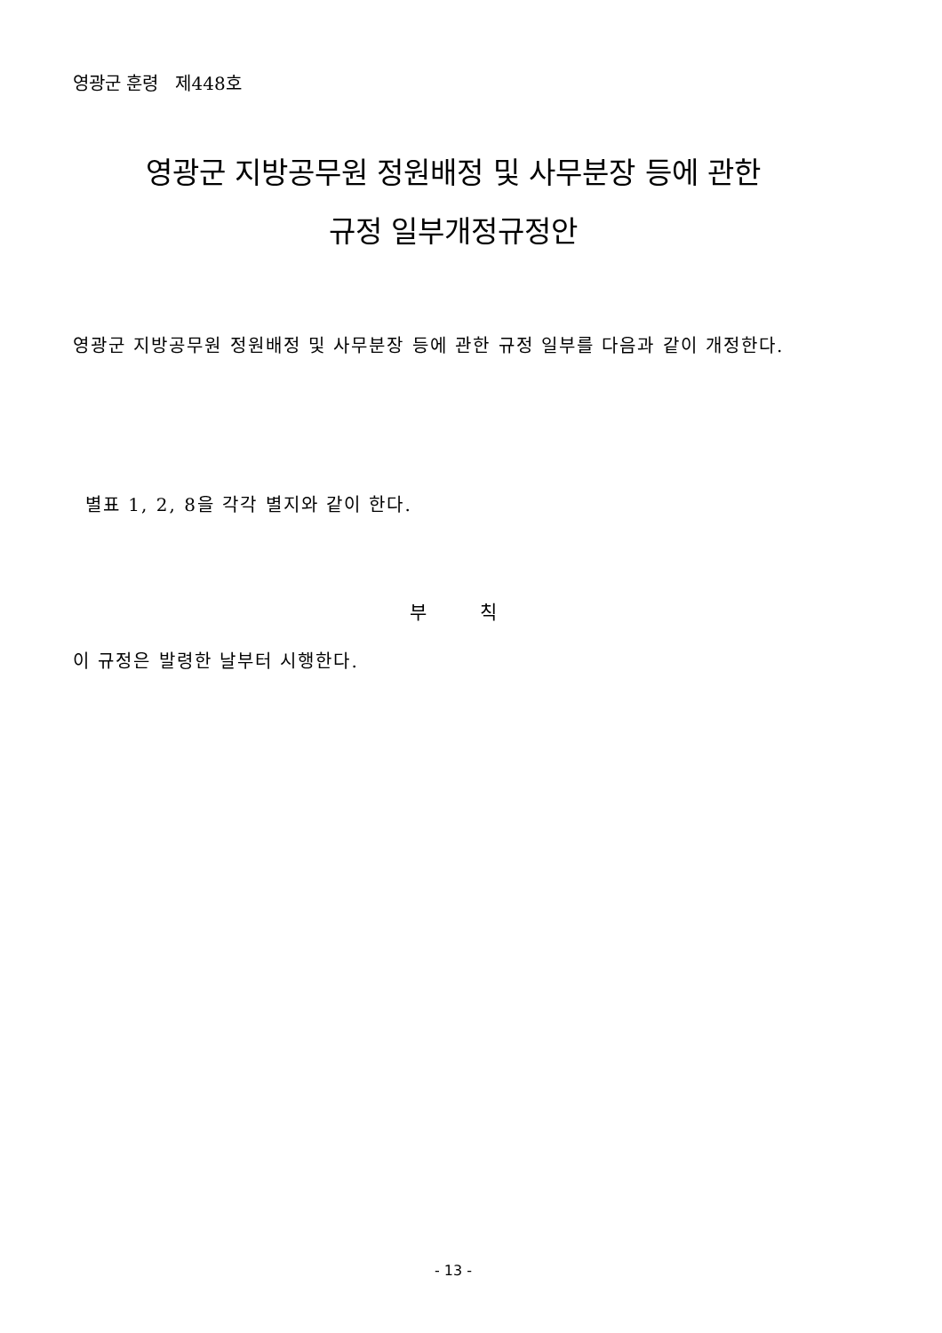영광군 훈령 제448호
영광군 지방공무원 정원배정 및 사무분장 등에 관한
규정 일부개정규정안
영광군 지방공무원 정원배정 및 사무분장 등에 관한 규정 일부를 다음과 같이 개정한다.
별표 1, 2, 8을 각각 별지와 같이 한다.
부 칙
이 규정은 발령한 날부터 시행한다.
- 13 -